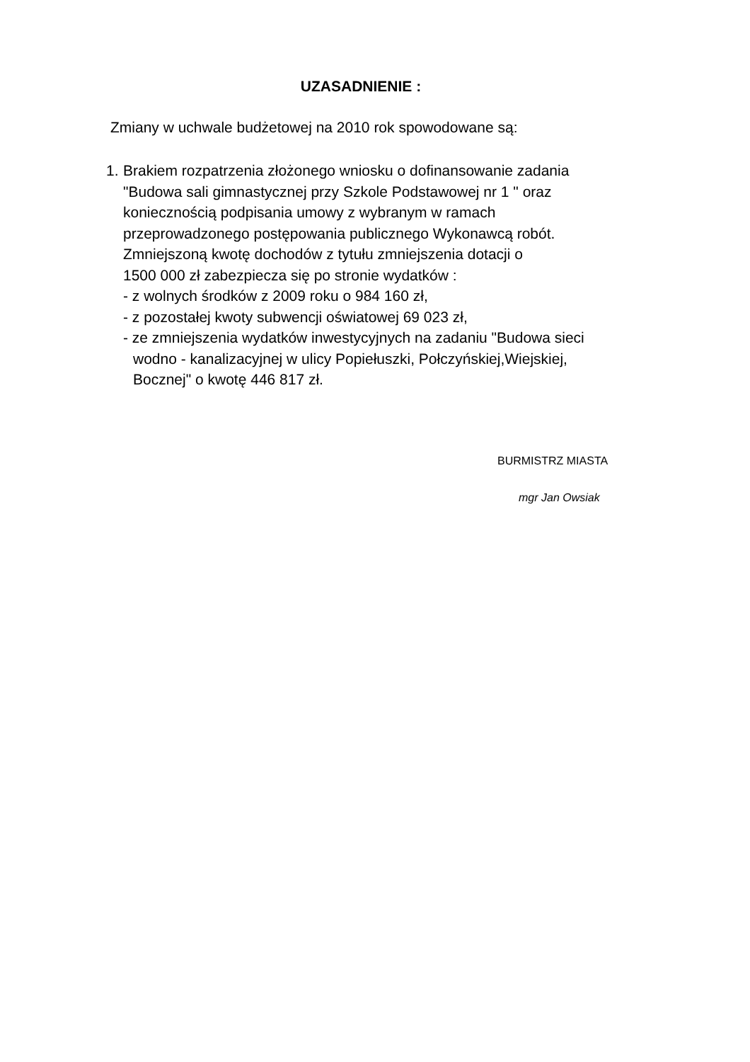UZASADNIENIE :
Zmiany w uchwale budżetowej na 2010 rok spowodowane są:
1.
Brakiem rozpatrzenia złożonego wniosku o dofinansowanie zadania
"Budowa sali gimnastycznej przy Szkole Podstawowej nr 1 " oraz
koniecznością podpisania umowy z wybranym w ramach
przeprowadzonego postępowania publicznego Wykonawcą robót.
Zmniejszoną kwotę dochodów z tytułu zmniejszenia dotacji o
1500 000 zł zabezpiecza się po stronie wydatków :
- z wolnych środków z 2009 roku o 984 160 zł,
- z pozostałej kwoty subwencji oświatowej 69 023 zł,
- ze zmniejszenia wydatków inwestycyjnych na zadaniu "Budowa sieci
wodno - kanalizacyjnej w ulicy Popiełuszki, Połczyńskiej,Wiejskiej,
Bocznej" o kwotę 446 817 zł.
BURMISTRZ MIASTA
mgr Jan Owsiak